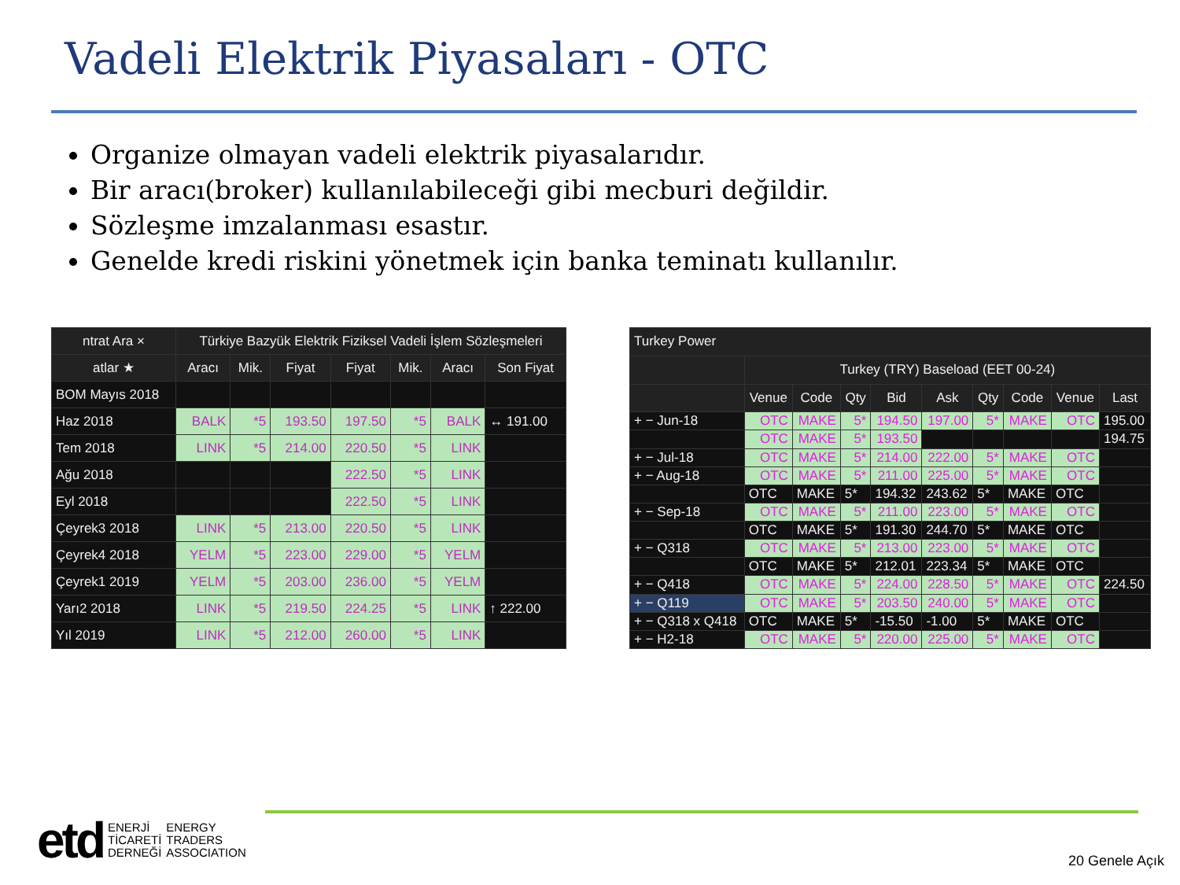Vadeli Elektrik Piyasaları - OTC
Organize olmayan vadeli elektrik piyasalarıdır.
Bir aracı(broker) kullanılabileceği gibi mecburi değildir.
Sözleşme imzalanması esastır.
Genelde kredi riskini yönetmek için banka teminatı kullanılır.
| ntrat Ara × | Türkiye Bazyük Elektrik Fiziksel Vadeli İşlem Sözleşmeleri | | | | | | |
| --- | --- | --- | --- | --- | --- | --- | --- |
| atlar ★ | Aracı | Mik. | Fiyat | Fiyat | Mik. | Aracı | Son Fiyat |
| BOM Mayıs 2018 | | | | | | | |
| Haz 2018 | BALK | *5 | 193.50 | 197.50 | *5 | BALK | ↔ 191.00 |
| Tem 2018 | LINK | *5 | 214.00 | 220.50 | *5 | LINK | |
| Ağu 2018 | | | | 222.50 | *5 | LINK | |
| Eyl 2018 | | | | 222.50 | *5 | LINK | |
| Çeyrek3 2018 | LINK | *5 | 213.00 | 220.50 | *5 | LINK | |
| Çeyrek4 2018 | YELM | *5 | 223.00 | 229.00 | *5 | YELM | |
| Çeyrek1 2019 | YELM | *5 | 203.00 | 236.00 | *5 | YELM | |
| Yarı2 2018 | LINK | *5 | 219.50 | 224.25 | *5 | LINK | ↑ 222.00 |
| Yıl 2019 | LINK | *5 | 212.00 | 260.00 | *5 | LINK | |
| Turkey Power | | | | | | | | | |
| --- | --- | --- | --- | --- | --- | --- | --- | --- | --- |
| | Turkey (TRY) Baseload (EET 00-24) | | | | | | | | |
| | Venue | Code | Qty | Bid | Ask | Qty | Code | Venue | Last |
| + − Jun-18 | OTC | MAKE | 5* | 194.50 | 197.00 | 5* | MAKE | OTC | 195.00 |
| | OTC | MAKE | 5* | 193.50 | | | | | 194.75 |
| + − Jul-18 | OTC | MAKE | 5* | 214.00 | 222.00 | 5* | MAKE | OTC | |
| + − Aug-18 | OTC | MAKE | 5* | 211.00 | 225.00 | 5* | MAKE | OTC | |
| | OTC | MAKE | 5* | 194.32 | 243.62 | 5* | MAKE | OTC | |
| + − Sep-18 | OTC | MAKE | 5* | 211.00 | 223.00 | 5* | MAKE | OTC | |
| | OTC | MAKE | 5* | 191.30 | 244.70 | 5* | MAKE | OTC | |
| + − Q318 | OTC | MAKE | 5* | 213.00 | 223.00 | 5* | MAKE | OTC | |
| | OTC | MAKE | 5* | 212.01 | 223.34 | 5* | MAKE | OTC | |
| + − Q418 | OTC | MAKE | 5* | 224.00 | 228.50 | 5* | MAKE | OTC | 224.50 |
| + − Q119 | OTC | MAKE | 5* | 203.50 | 240.00 | 5* | MAKE | OTC | |
| + − Q318 x Q418 | OTC | MAKE | 5* | -15.50 | -1.00 | 5* | MAKE | OTC | |
| + − H2-18 | OTC | MAKE | 5* | 220.00 | 225.00 | 5* | MAKE | OTC | |
etd ENERJİ
TİCARETİ
DERNEĞİ ENERGY
TRADERS
ASSOCIATION
20 Genele Açık